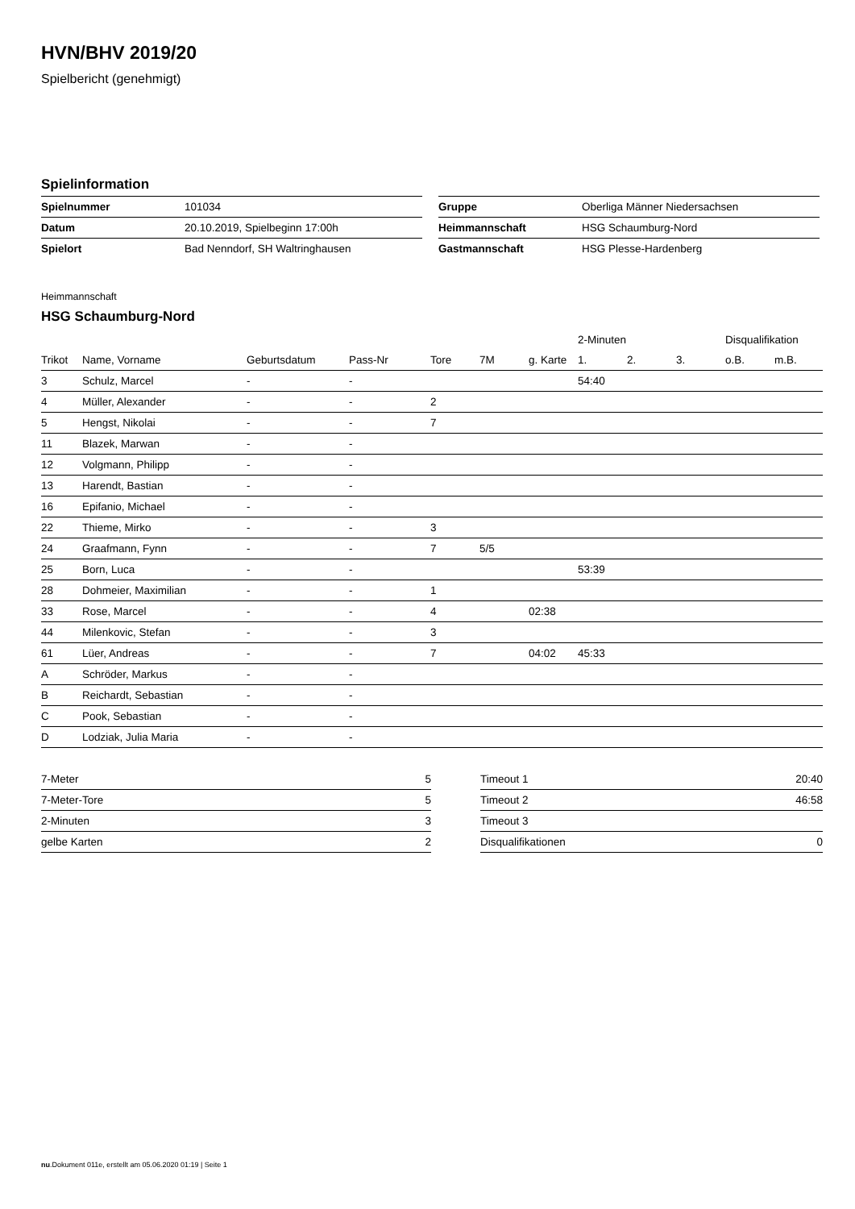HVN/BHV 2019/20
Spielbericht (genehmigt)
Spielinformation
| Spielnummer | 101034 |
| Datum | 20.10.2019, Spielbeginn 17:00h |
| Spielort | Bad Nenndorf, SH Waltringhausen |
| Gruppe | Oberliga Männer Niedersachsen |
| Heimmannschaft | HSG Schaumburg-Nord |
| Gastmannschaft | HSG Plesse-Hardenberg |
Heimmannschaft
HSG Schaumburg-Nord
| | | | | | | | 2-Minuten | | | Disqualifikation | |
| Trikot | Name, Vorname | Geburtsdatum | Pass-Nr | Tore | 7M | g. Karte | 1. | 2. | 3. | o.B. | m.B. |
| 3 | Schulz, Marcel | - | - | | | | 54:40 | | | | |
| 4 | Müller, Alexander | - | - | 2 | | | | | | | |
| 5 | Hengst, Nikolai | - | - | 7 | | | | | | | |
| 11 | Blazek, Marwan | - | - | | | | | | | | |
| 12 | Volgmann, Philipp | - | - | | | | | | | | |
| 13 | Harendt, Bastian | - | - | | | | | | | | |
| 16 | Epifanio, Michael | - | - | | | | | | | | |
| 22 | Thieme, Mirko | - | - | 3 | | | | | | | |
| 24 | Graafmann, Fynn | - | - | 7 | 5/5 | | | | | | |
| 25 | Born, Luca | - | - | | | | 53:39 | | | | |
| 28 | Dohmeier, Maximilian | - | - | 1 | | | | | | | |
| 33 | Rose, Marcel | - | - | 4 | | 02:38 | | | | | |
| 44 | Milenkovic, Stefan | - | - | 3 | | | | | | | |
| 61 | Lüer, Andreas | - | - | 7 | | 04:02 | 45:33 | | | | |
| A | Schröder, Markus | - | - | | | | | | | | |
| B | Reichardt, Sebastian | - | - | | | | | | | | |
| C | Pook, Sebastian | - | - | | | | | | | | |
| D | Lodziak, Julia Maria | - | - | | | | | | | | |
| 7-Meter | 5 |
| 7-Meter-Tore | 5 |
| 2-Minuten | 3 |
| gelbe Karten | 2 |
| Timeout 1 | 20:40 |
| Timeout 2 | 46:58 |
| Timeout 3 | |
| Disqualifikationen | 0 |
nu.Dokument 011e, erstellt am 05.06.2020 01:19 | Seite 1